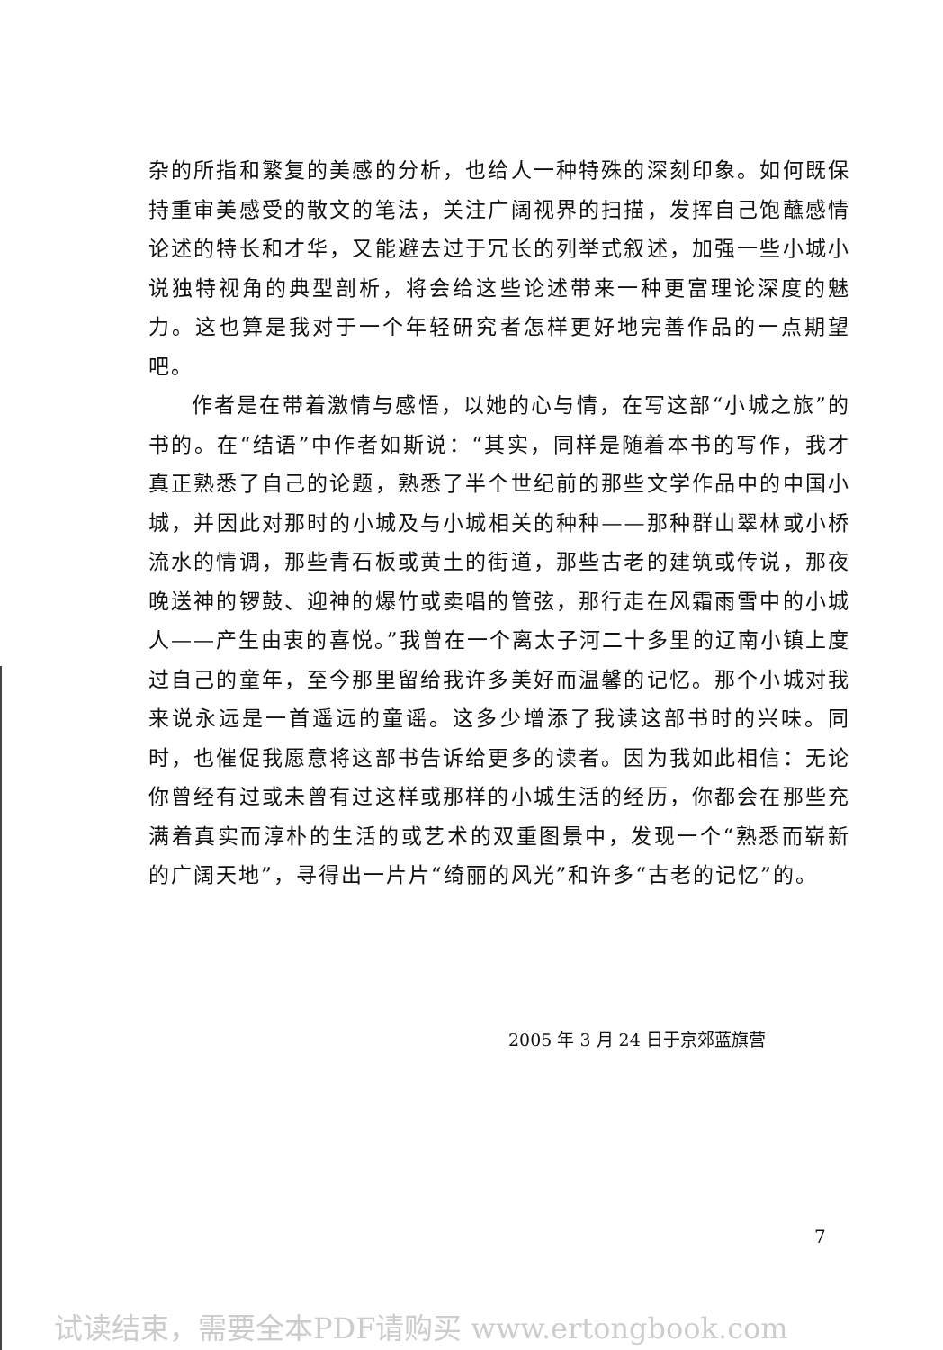杂的所指和繁复的美感的分析，也给人一种特殊的深刻印象。如何既保持重审美感受的散文的笔法，关注广阔视界的扫描，发挥自己饱蘸感情论述的特长和才华，又能避去过于冗长的列举式叙述，加强一些小城小说独特视角的典型剖析，将会给这些论述带来一种更富理论深度的魅力。这也算是我对于一个年轻研究者怎样更好地完善作品的一点期望吧。
作者是在带着激情与感悟，以她的心与情，在写这部“小城之旅”的书的。在“结语”中作者如斯说：“其实，同样是随着本书的写作，我才真正熟悉了自己的论题，熟悉了半个世纪前的那些文学作品中的中国小城，并因此对那时的小城及与小城相关的种种——那种群山翠林或小桥流水的情调，那些青石板或黄土的街道，那些古老的建筑或传说，那夜晚送神的锣鼓、迎神的爆竹或卖唱的管弦，那行走在风霜雨雪中的小城人——产生由衷的喜悦。”我曾在一个离太子河二十多里的辽南小镇上度过自己的童年，至今那里留给我许多美好而温馨的记忆。那个小城对我来说永远是一首遥远的童谣。这多少增添了我读这部书时的兴味。同时，也催促我愿意将这部书告诉给更多的读者。因为我如此相信：无论你曾经有过或未曾有过这样或那样的小城生活的经历，你都会在那些充满着真实而淳朴的生活的或艺术的双重图景中，发现一个“熟悉而崭新的广阔天地”，寻得出一片片“绮丽的风光”和许多“古老的记忆”的。
2005 年 3 月 24 日于京郊蓝旗营
7
试读结束，需要全本PDF请购买 www.ertongbook.com